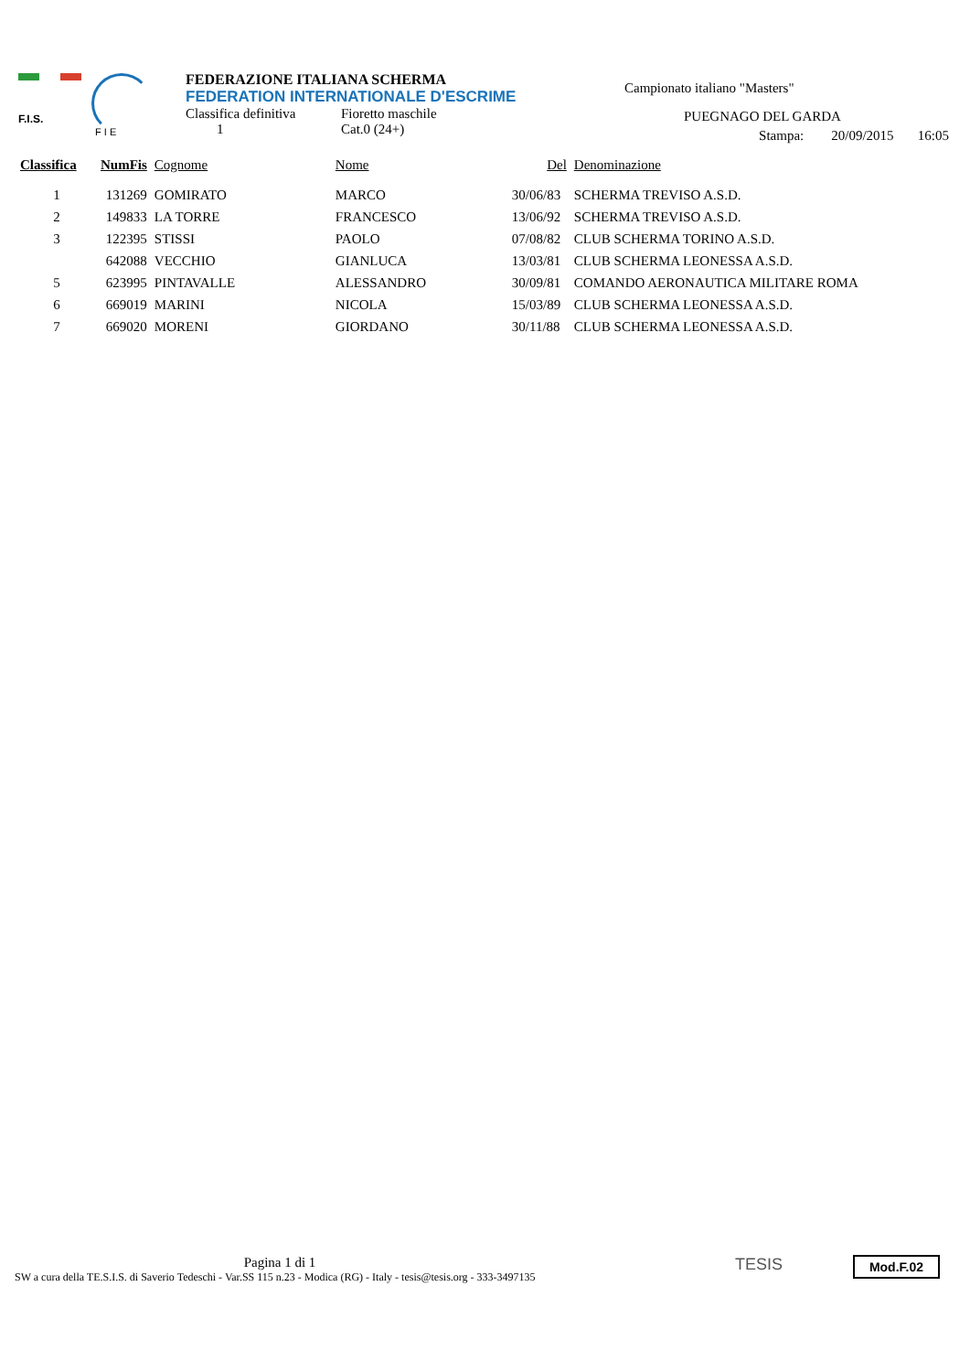F.I.S.
F I E
FEDERAZIONE ITALIANA SCHERMA
FEDERATION INTERNATIONALE D'ESCRIME
Classifica definitiva Fioretto maschile
1 Cat.0 (24+)
Campionato italiano "Masters"
PUEGNAGO DEL GARDA
Stampa: 20/09/2015 16:05
| Classifica | NumFis | Cognome | Nome | Del | Denominazione |
| --- | --- | --- | --- | --- | --- |
| 1 | 131269 | GOMIRATO | MARCO | 30/06/83 | SCHERMA TREVISO A.S.D. |
| 2 | 149833 | LA TORRE | FRANCESCO | 13/06/92 | SCHERMA TREVISO A.S.D. |
| 3 | 122395 | STISSI | PAOLO | 07/08/82 | CLUB SCHERMA TORINO A.S.D. |
| | 642088 | VECCHIO | GIANLUCA | 13/03/81 | CLUB SCHERMA LEONESSA A.S.D. |
| 5 | 623995 | PINTAVALLE | ALESSANDRO | 30/09/81 | COMANDO AERONAUTICA MILITARE ROMA |
| 6 | 669019 | MARINI | NICOLA | 15/03/89 | CLUB SCHERMA LEONESSA A.S.D. |
| 7 | 669020 | MORENI | GIORDANO | 30/11/88 | CLUB SCHERMA LEONESSA A.S.D. |
Pagina 1 di 1
SW a cura della TE.S.I.S. di Saverio Tedeschi - Var.SS 115 n.23 - Modica (RG) - Italy - tesis@tesis.org - 333-3497135
TESIS Mod.F.02